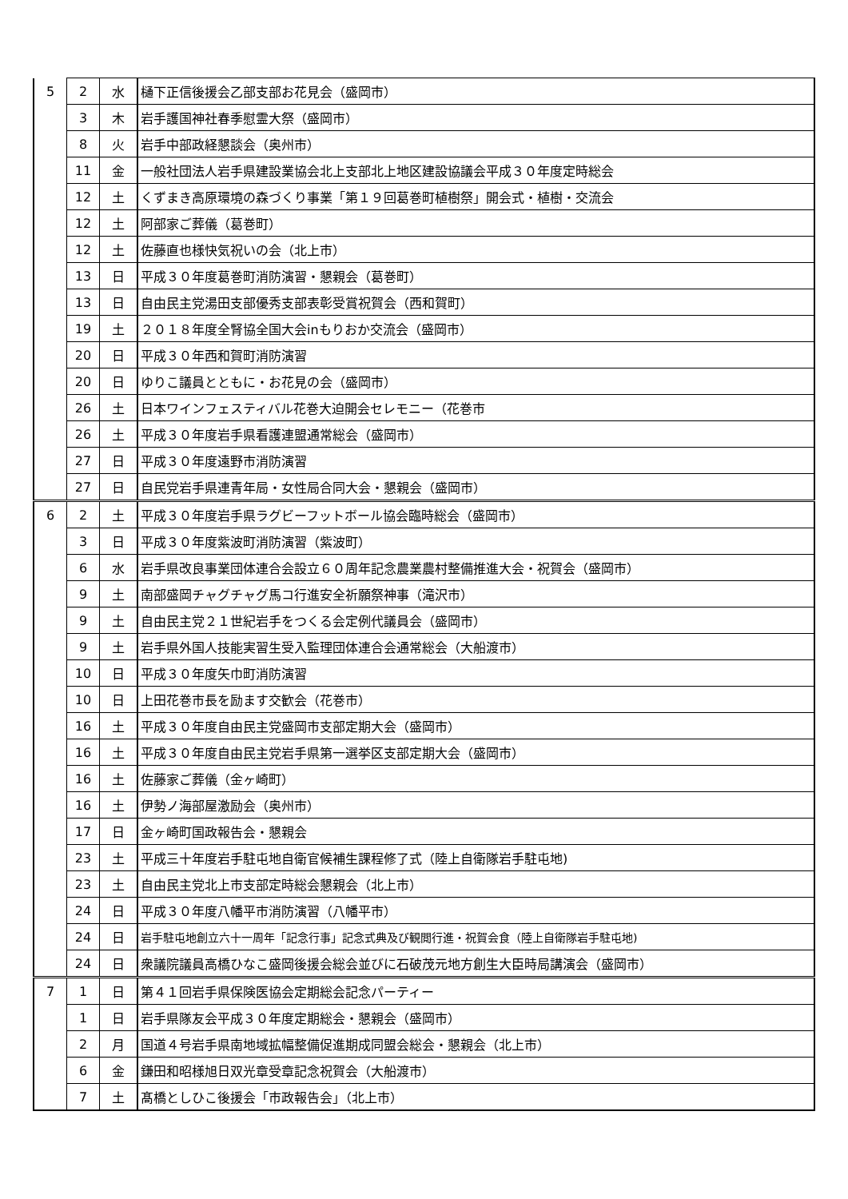| 5 | 2 | 水 | 樋下正信後援会乙部支部お花見会（盛岡市） |
| | 3 | 木 | 岩手護国神社春季慰霊大祭（盛岡市） |
| | 8 | 火 | 岩手中部政経懇談会（奥州市） |
| | 11 | 金 | 一般社団法人岩手県建設業協会北上支部北上地区建設協議会平成３０年度定時総会 |
| | 12 | 土 | くずまき高原環境の森づくり事業「第１９回葛巻町植樹祭」開会式・植樹・交流会 |
| | 12 | 土 | 阿部家ご葬儀（葛巻町） |
| | 12 | 土 | 佐藤直也様快気祝いの会（北上市） |
| | 13 | 日 | 平成３０年度葛巻町消防演習・懇親会（葛巻町） |
| | 13 | 日 | 自由民主党湯田支部優秀支部表彰受賞祝賀会（西和賀町） |
| | 19 | 土 | ２０１８年度全腎協全国大会inもりおか交流会（盛岡市） |
| | 20 | 日 | 平成３０年西和賀町消防演習 |
| | 20 | 日 | ゆりこ議員とともに・お花見の会（盛岡市） |
| | 26 | 土 | 日本ワインフェスティバル花巻大迫開会セレモニー（花巻市 |
| | 26 | 土 | 平成３０年度岩手県看護連盟通常総会（盛岡市） |
| | 27 | 日 | 平成３０年度遠野市消防演習 |
| | 27 | 日 | 自民党岩手県連青年局・女性局合同大会・懇親会（盛岡市） |
| 6 | 2 | 土 | 平成３０年度岩手県ラグビーフットボール協会臨時総会（盛岡市） |
| | 3 | 日 | 平成３０年度紫波町消防演習（紫波町） |
| | 6 | 水 | 岩手県改良事業団体連合会設立６０周年記念農業農村整備推進大会・祝賀会（盛岡市） |
| | 9 | 土 | 南部盛岡チャグチャグ馬コ行進安全祈願祭神事（滝沢市） |
| | 9 | 土 | 自由民主党２１世紀岩手をつくる会定例代議員会（盛岡市） |
| | 9 | 土 | 岩手県外国人技能実習生受入監理団体連合会通常総会（大船渡市） |
| | 10 | 日 | 平成３０年度矢巾町消防演習 |
| | 10 | 日 | 上田花巻市長を励ます交歓会（花巻市） |
| | 16 | 土 | 平成３０年度自由民主党盛岡市支部定期大会（盛岡市） |
| | 16 | 土 | 平成３０年度自由民主党岩手県第一選挙区支部定期大会（盛岡市） |
| | 16 | 土 | 佐藤家ご葬儀（金ヶ崎町） |
| | 16 | 土 | 伊勢ノ海部屋激励会（奥州市） |
| | 17 | 日 | 金ヶ崎町国政報告会・懇親会 |
| | 23 | 土 | 平成三十年度岩手駐屯地自衛官候補生課程修了式（陸上自衛隊岩手駐屯地) |
| | 23 | 土 | 自由民主党北上市支部定時総会懇親会（北上市） |
| | 24 | 日 | 平成３０年度八幡平市消防演習（八幡平市） |
| | 24 | 日 | 岩手駐屯地創立六十一周年「記念行事」記念式典及び観閲行進・祝賀会食（陸上自衛隊岩手駐屯地) |
| | 24 | 日 | 衆議院議員高橋ひなこ盛岡後援会総会並びに石破茂元地方創生大臣時局講演会（盛岡市） |
| 7 | 1 | 日 | 第４１回岩手県保険医協会定期総会記念パーティー |
| | 1 | 日 | 岩手県隊友会平成３０年度定期総会・懇親会（盛岡市） |
| | 2 | 月 | 国道４号岩手県南地域拡幅整備促進期成同盟会総会・懇親会（北上市） |
| | 6 | 金 | 鎌田和昭様旭日双光章受章記念祝賀会（大船渡市） |
| | 7 | 土 | 髙橋としひこ後援会「市政報告会」（北上市） |